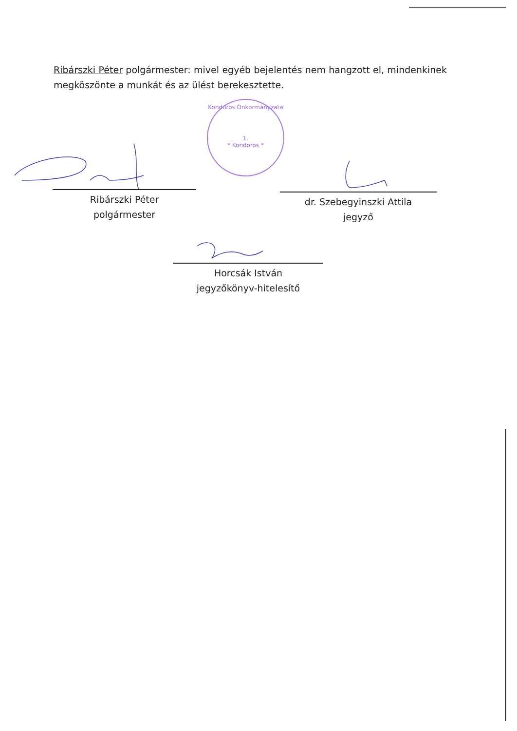Ribárszki Péter polgármester: mivel egyéb bejelentés nem hangzott el, mindenkinek megköszönte a munkát és az ülést berekesztette.
Kondoros Önkormányzata
1.
* Kondoros *
Ribárszki Péter
polgármester
dr. Szebegyinszki Attila
jegyző
Horcsák István
jegyzőkönyv-hitelesítő